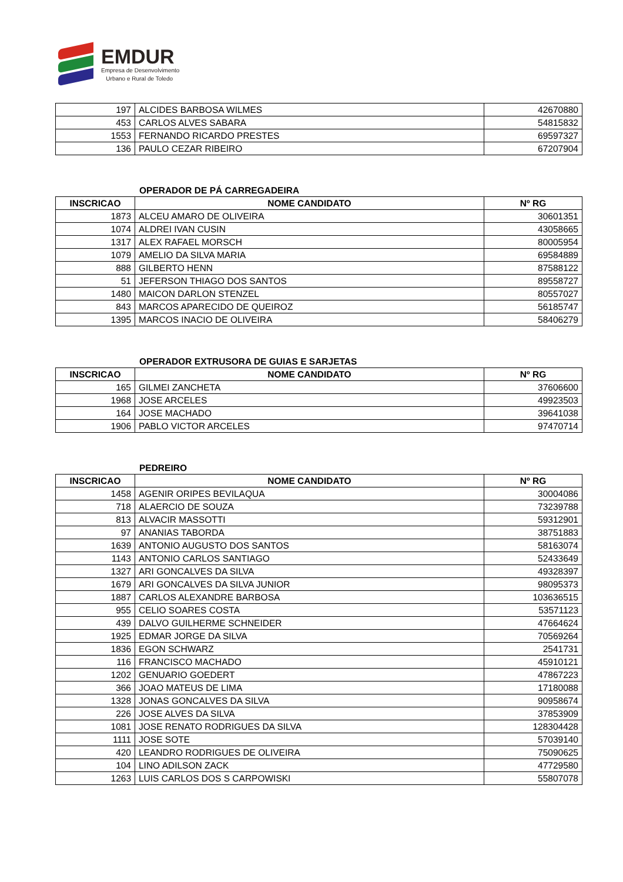EMDUR
Empresa de Desenvolvimento
Urbano e Rural de Toledo
| 197 | ALCIDES BARBOSA WILMES | 42670880 |
| 453 | CARLOS ALVES SABARA | 54815832 |
| 1553 | FERNANDO RICARDO PRESTES | 69597327 |
| 136 | PAULO CEZAR RIBEIRO | 67207904 |
OPERADOR DE PÁ CARREGADEIRA
| INSCRICAO | NOME CANDIDATO | Nº RG |
| --- | --- | --- |
| 1873 | ALCEU AMARO DE OLIVEIRA | 30601351 |
| 1074 | ALDREI IVAN CUSIN | 43058665 |
| 1317 | ALEX RAFAEL MORSCH | 80005954 |
| 1079 | AMELIO DA SILVA MARIA | 69584889 |
| 888 | GILBERTO HENN | 87588122 |
| 51 | JEFERSON THIAGO DOS SANTOS | 89558727 |
| 1480 | MAICON DARLON STENZEL | 80557027 |
| 843 | MARCOS APARECIDO DE QUEIROZ | 56185747 |
| 1395 | MARCOS INACIO DE OLIVEIRA | 58406279 |
OPERADOR EXTRUSORA DE GUIAS E SARJETAS
| INSCRICAO | NOME CANDIDATO | Nº RG |
| --- | --- | --- |
| 165 | GILMEI ZANCHETA | 37606600 |
| 1968 | JOSE ARCELES | 49923503 |
| 164 | JOSE MACHADO | 39641038 |
| 1906 | PABLO VICTOR ARCELES | 97470714 |
PEDREIRO
| INSCRICAO | NOME CANDIDATO | Nº RG |
| --- | --- | --- |
| 1458 | AGENIR ORIPES BEVILAQUA | 30004086 |
| 718 | ALAERCIO DE SOUZA | 73239788 |
| 813 | ALVACIR MASSOTTI | 59312901 |
| 97 | ANANIAS TABORDA | 38751883 |
| 1639 | ANTONIO AUGUSTO DOS SANTOS | 58163074 |
| 1143 | ANTONIO CARLOS SANTIAGO | 52433649 |
| 1327 | ARI GONCALVES DA SILVA | 49328397 |
| 1679 | ARI GONCALVES DA SILVA JUNIOR | 98095373 |
| 1887 | CARLOS ALEXANDRE BARBOSA | 103636515 |
| 955 | CELIO SOARES COSTA | 53571123 |
| 439 | DALVO GUILHERME SCHNEIDER | 47664624 |
| 1925 | EDMAR JORGE DA SILVA | 70569264 |
| 1836 | EGON SCHWARZ | 2541731 |
| 116 | FRANCISCO MACHADO | 45910121 |
| 1202 | GENUARIO GOEDERT | 47867223 |
| 366 | JOAO MATEUS DE LIMA | 17180088 |
| 1328 | JONAS GONCALVES DA SILVA | 90958674 |
| 226 | JOSE ALVES DA SILVA | 37853909 |
| 1081 | JOSE RENATO RODRIGUES DA SILVA | 128304428 |
| 1111 | JOSE SOTE | 57039140 |
| 420 | LEANDRO RODRIGUES DE OLIVEIRA | 75090625 |
| 104 | LINO ADILSON ZACK | 47729580 |
| 1263 | LUIS CARLOS DOS S CARPOWISKI | 55807078 |